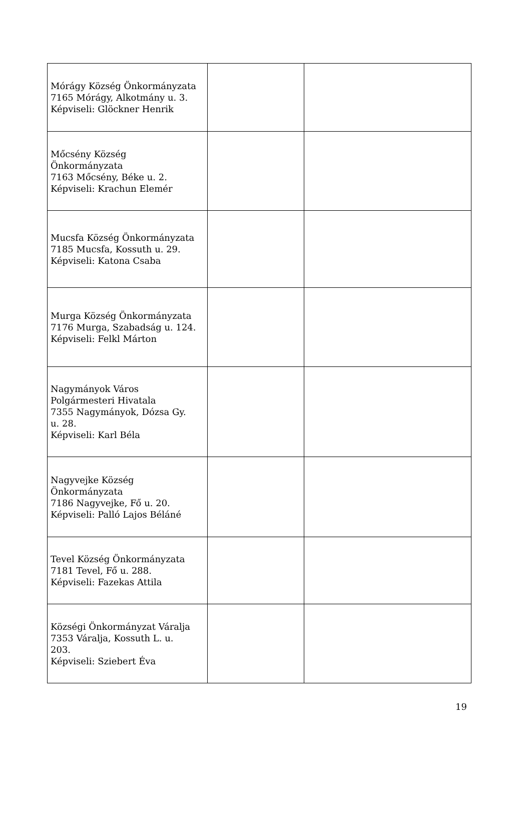| Mórágy Község Önkormányzata 7165 Mórágy, Alkotmány u. 3. Képviseli: Glöckner Henrik | | |
| Mőcsény Község Önkormányzata 7163 Mőcsény, Béke u. 2. Képviseli: Krachun Elemér | | |
| Mucsfa Község Önkormányzata 7185 Mucsfa, Kossuth u. 29. Képviseli: Katona Csaba | | |
| Murga Község Önkormányzata 7176 Murga, Szabadság u. 124. Képviseli: Felkl Márton | | |
| Nagymányok Város Polgármesteri Hivatala 7355 Nagymányok, Dózsa Gy. u. 28. Képviseli: Karl Béla | | |
| Nagyvejke Község Önkormányzata 7186 Nagyvejke, Fő u. 20. Képviseli: Palló Lajos Béláné | | |
| Tevel Község Önkormányzata 7181 Tevel, Fő u. 288. Képviseli: Fazekas Attila | | |
| Községi Önkormányzat Váralja 7353 Váralja, Kossuth L. u. 203. Képviseli: Sziebert Éva | | |
19